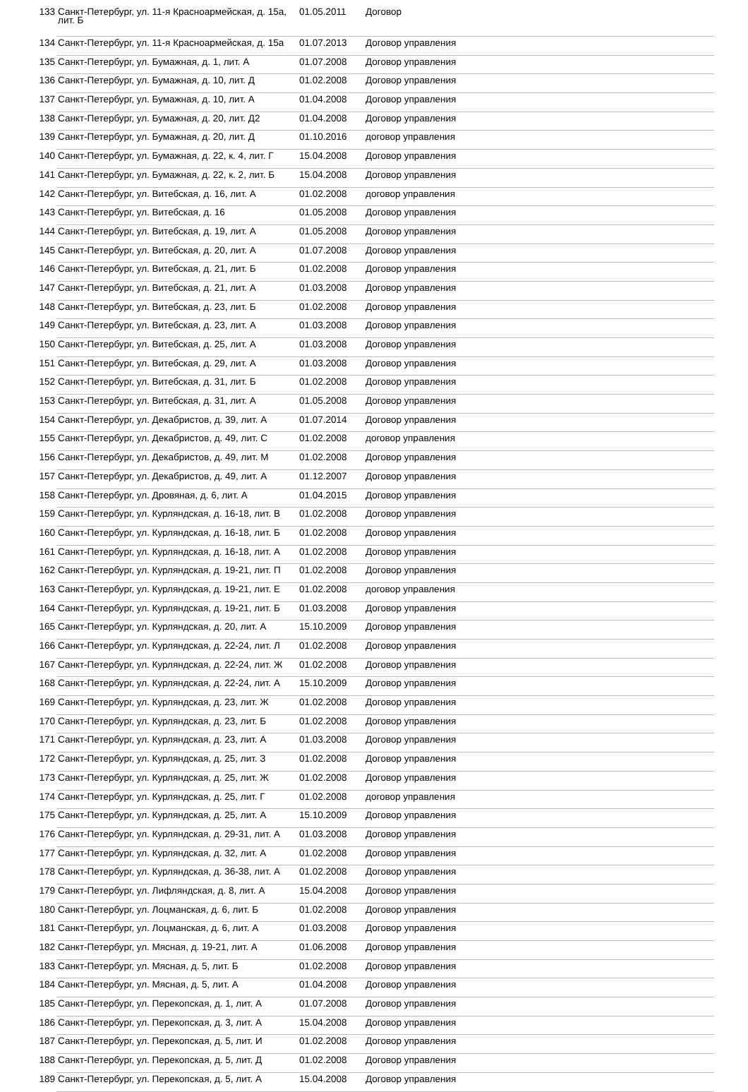| 133 | Санкт-Петербург, ул. 11-я Красноармейская, д. 15а, лит. Б | 01.05.2011 | Договор |
| 134 | Санкт-Петербург, ул. 11-я Красноармейская, д. 15а | 01.07.2013 | Договор управления |
| 135 | Санкт-Петербург, ул. Бумажная, д. 1, лит. А | 01.07.2008 | Договор управления |
| 136 | Санкт-Петербург, ул. Бумажная, д. 10, лит. Д | 01.02.2008 | Договор управления |
| 137 | Санкт-Петербург, ул. Бумажная, д. 10, лит. А | 01.04.2008 | Договор управления |
| 138 | Санкт-Петербург, ул. Бумажная, д. 20, лит. Д2 | 01.04.2008 | Договор управления |
| 139 | Санкт-Петербург, ул. Бумажная, д. 20, лит. Д | 01.10.2016 | договор управления |
| 140 | Санкт-Петербург, ул. Бумажная, д. 22, к. 4, лит. Г | 15.04.2008 | Договор управления |
| 141 | Санкт-Петербург, ул. Бумажная, д. 22, к. 2, лит. Б | 15.04.2008 | Договор управления |
| 142 | Санкт-Петербург, ул. Витебская, д. 16, лит. А | 01.02.2008 | договор управления |
| 143 | Санкт-Петербург, ул. Витебская, д. 16 | 01.05.2008 | Договор управления |
| 144 | Санкт-Петербург, ул. Витебская, д. 19, лит. А | 01.05.2008 | Договор управления |
| 145 | Санкт-Петербург, ул. Витебская, д. 20, лит. А | 01.07.2008 | Договор управления |
| 146 | Санкт-Петербург, ул. Витебская, д. 21, лит. Б | 01.02.2008 | Договор управления |
| 147 | Санкт-Петербург, ул. Витебская, д. 21, лит. А | 01.03.2008 | Договор управления |
| 148 | Санкт-Петербург, ул. Витебская, д. 23, лит. Б | 01.02.2008 | Договор управления |
| 149 | Санкт-Петербург, ул. Витебская, д. 23, лит. А | 01.03.2008 | Договор управления |
| 150 | Санкт-Петербург, ул. Витебская, д. 25, лит. А | 01.03.2008 | Договор управления |
| 151 | Санкт-Петербург, ул. Витебская, д. 29, лит. А | 01.03.2008 | Договор управления |
| 152 | Санкт-Петербург, ул. Витебская, д. 31, лит. Б | 01.02.2008 | Договор управления |
| 153 | Санкт-Петербург, ул. Витебская, д. 31, лит. А | 01.05.2008 | Договор управления |
| 154 | Санкт-Петербург, ул. Декабристов, д. 39, лит. А | 01.07.2014 | Договор управления |
| 155 | Санкт-Петербург, ул. Декабристов, д. 49, лит. С | 01.02.2008 | договор управления |
| 156 | Санкт-Петербург, ул. Декабристов, д. 49, лит. М | 01.02.2008 | Договор управления |
| 157 | Санкт-Петербург, ул. Декабристов, д. 49, лит. А | 01.12.2007 | Договор управления |
| 158 | Санкт-Петербург, ул. Дровяная, д. 6, лит. А | 01.04.2015 | Договор управления |
| 159 | Санкт-Петербург, ул. Курляндская, д. 16-18, лит. В | 01.02.2008 | Договор управления |
| 160 | Санкт-Петербург, ул. Курляндская, д. 16-18, лит. Б | 01.02.2008 | Договор управления |
| 161 | Санкт-Петербург, ул. Курляндская, д. 16-18, лит. А | 01.02.2008 | Договор управления |
| 162 | Санкт-Петербург, ул. Курляндская, д. 19-21, лит. П | 01.02.2008 | Договор управления |
| 163 | Санкт-Петербург, ул. Курляндская, д. 19-21, лит. Е | 01.02.2008 | договор управления |
| 164 | Санкт-Петербург, ул. Курляндская, д. 19-21, лит. Б | 01.03.2008 | Договор управления |
| 165 | Санкт-Петербург, ул. Курляндская, д. 20, лит. А | 15.10.2009 | Договор управления |
| 166 | Санкт-Петербург, ул. Курляндская, д. 22-24, лит. Л | 01.02.2008 | Договор управления |
| 167 | Санкт-Петербург, ул. Курляндская, д. 22-24, лит. Ж | 01.02.2008 | Договор управления |
| 168 | Санкт-Петербург, ул. Курляндская, д. 22-24, лит. А | 15.10.2009 | Договор управления |
| 169 | Санкт-Петербург, ул. Курляндская, д. 23, лит. Ж | 01.02.2008 | Договор управления |
| 170 | Санкт-Петербург, ул. Курляндская, д. 23, лит. Б | 01.02.2008 | Договор управления |
| 171 | Санкт-Петербург, ул. Курляндская, д. 23, лит. А | 01.03.2008 | Договор управления |
| 172 | Санкт-Петербург, ул. Курляндская, д. 25, лит. З | 01.02.2008 | Договор управления |
| 173 | Санкт-Петербург, ул. Курляндская, д. 25, лит. Ж | 01.02.2008 | Договор управления |
| 174 | Санкт-Петербург, ул. Курляндская, д. 25, лит. Г | 01.02.2008 | договор управления |
| 175 | Санкт-Петербург, ул. Курляндская, д. 25, лит. А | 15.10.2009 | Договор управления |
| 176 | Санкт-Петербург, ул. Курляндская, д. 29-31, лит. А | 01.03.2008 | Договор управления |
| 177 | Санкт-Петербург, ул. Курляндская, д. 32, лит. А | 01.02.2008 | Договор управления |
| 178 | Санкт-Петербург, ул. Курляндская, д. 36-38, лит. А | 01.02.2008 | Договор управления |
| 179 | Санкт-Петербург, ул. Лифляндская, д. 8, лит. А | 15.04.2008 | Договор управления |
| 180 | Санкт-Петербург, ул. Лоцманская, д. 6, лит. Б | 01.02.2008 | Договор управления |
| 181 | Санкт-Петербург, ул. Лоцманская, д. 6, лит. А | 01.03.2008 | Договор управления |
| 182 | Санкт-Петербург, ул. Мясная, д. 19-21, лит. А | 01.06.2008 | Договор управления |
| 183 | Санкт-Петербург, ул. Мясная, д. 5, лит. Б | 01.02.2008 | Договор управления |
| 184 | Санкт-Петербург, ул. Мясная, д. 5, лит. А | 01.04.2008 | Договор управления |
| 185 | Санкт-Петербург, ул. Перекопская, д. 1, лит. А | 01.07.2008 | Договор управления |
| 186 | Санкт-Петербург, ул. Перекопская, д. 3, лит. А | 15.04.2008 | Договор управления |
| 187 | Санкт-Петербург, ул. Перекопская, д. 5, лит. И | 01.02.2008 | Договор управления |
| 188 | Санкт-Петербург, ул. Перекопская, д. 5, лит. Д | 01.02.2008 | Договор управления |
| 189 | Санкт-Петербург, ул. Перекопская, д. 5, лит. А | 15.04.2008 | Договор управления |